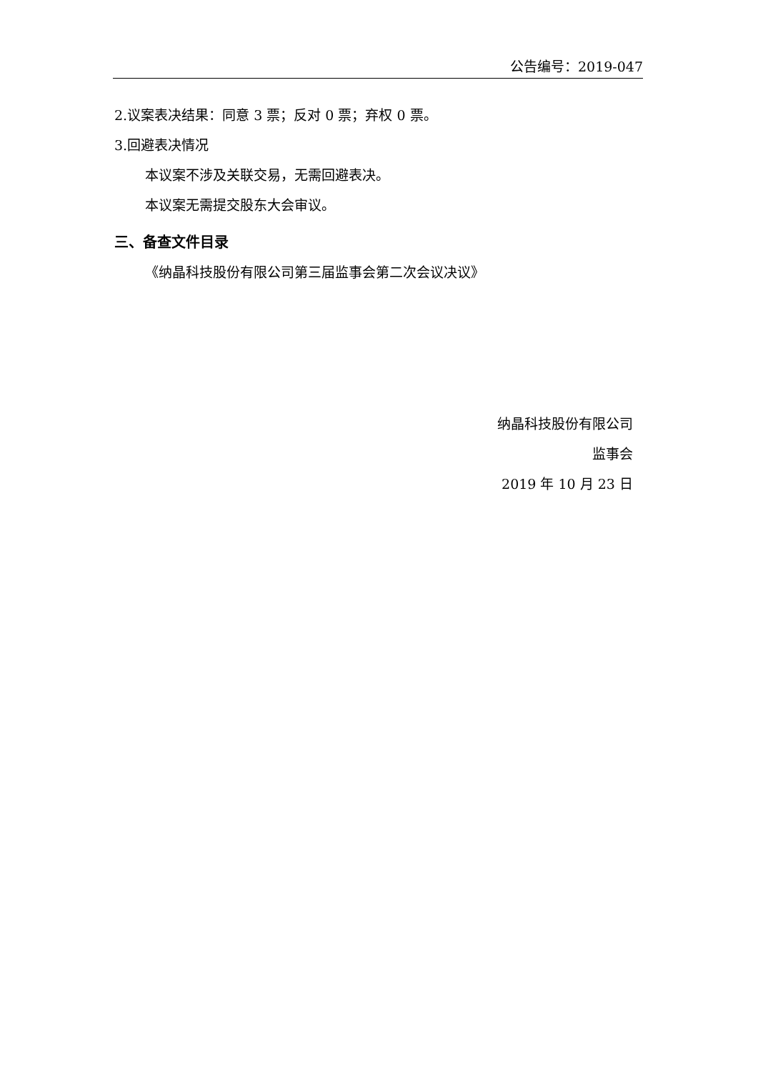公告编号：2019-047
2.议案表决结果：同意 3 票；反对 0 票；弃权 0 票。
3.回避表决情况
本议案不涉及关联交易，无需回避表决。
本议案无需提交股东大会审议。
三、备查文件目录
《纳晶科技股份有限公司第三届监事会第二次会议决议》
纳晶科技股份有限公司
监事会
2019 年 10 月 23 日